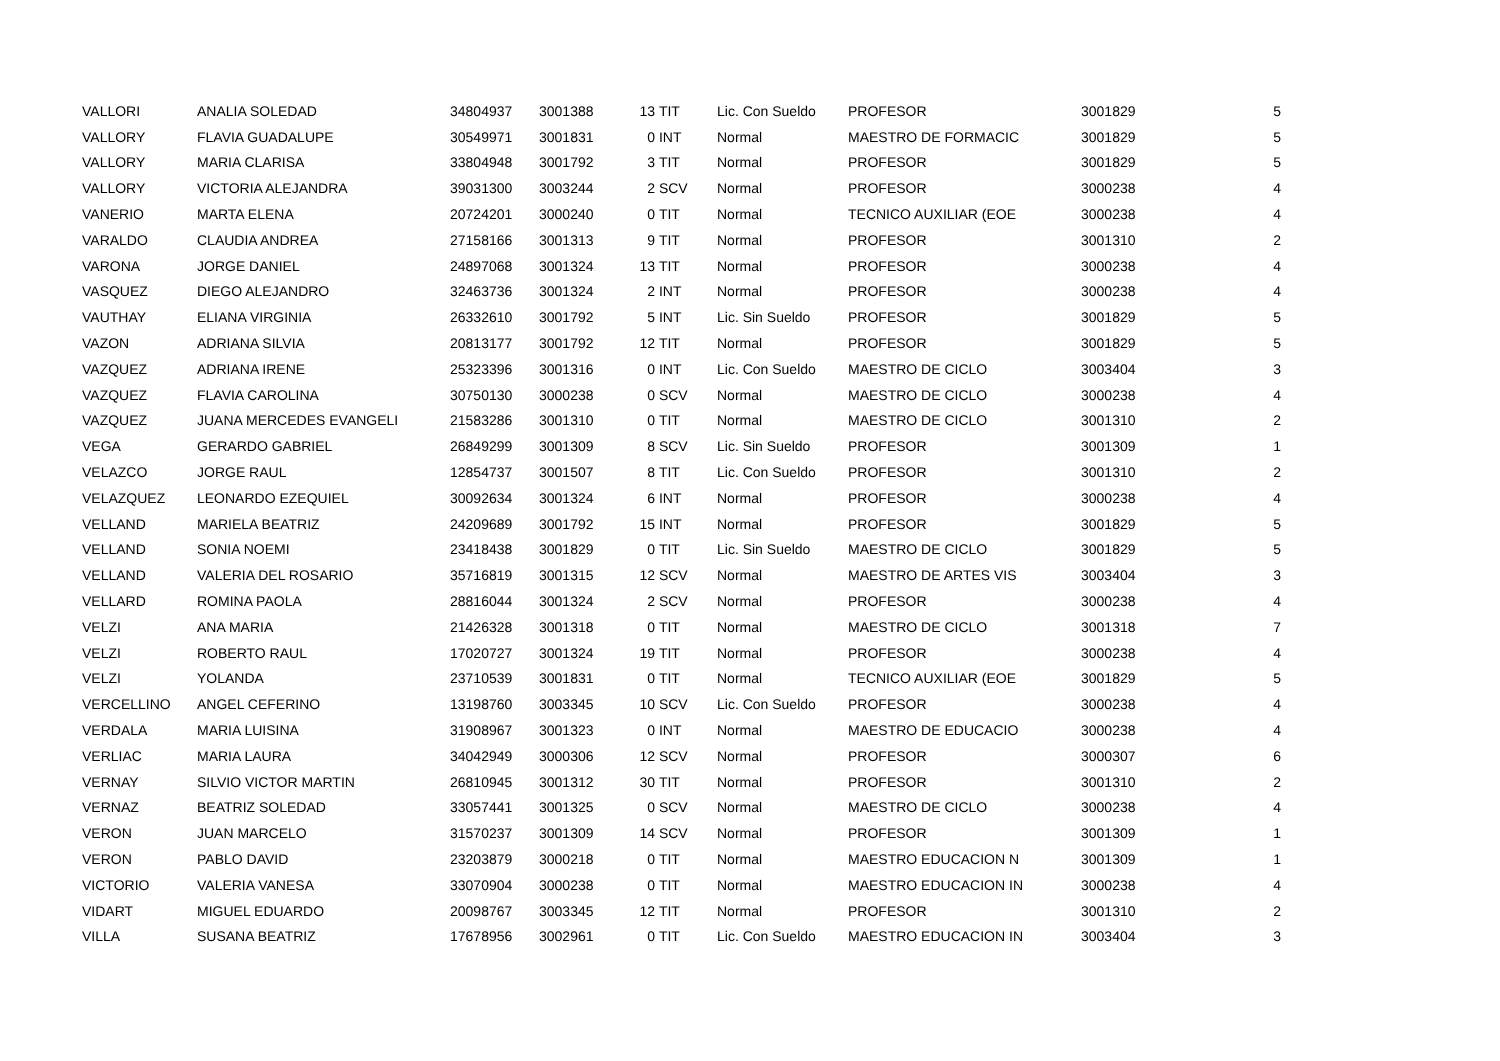| VALLORI | ANALIA SOLEDAD | 34804937 | 3001388 | 13 | TIT | Lic. Con Sueldo | PROFESOR | 3001829 | 5 |
| VALLORY | FLAVIA GUADALUPE | 30549971 | 3001831 | 0 | INT | Normal | MAESTRO DE FORMACIC | 3001829 | 5 |
| VALLORY | MARIA CLARISA | 33804948 | 3001792 | 3 | TIT | Normal | PROFESOR | 3001829 | 5 |
| VALLORY | VICTORIA ALEJANDRA | 39031300 | 3003244 | 2 | SCV | Normal | PROFESOR | 3000238 | 4 |
| VANERIO | MARTA ELENA | 20724201 | 3000240 | 0 | TIT | Normal | TECNICO AUXILIAR (EOE | 3000238 | 4 |
| VARALDO | CLAUDIA ANDREA | 27158166 | 3001313 | 9 | TIT | Normal | PROFESOR | 3001310 | 2 |
| VARONA | JORGE DANIEL | 24897068 | 3001324 | 13 | TIT | Normal | PROFESOR | 3000238 | 4 |
| VASQUEZ | DIEGO ALEJANDRO | 32463736 | 3001324 | 2 | INT | Normal | PROFESOR | 3000238 | 4 |
| VAUTHAY | ELIANA VIRGINIA | 26332610 | 3001792 | 5 | INT | Lic. Sin Sueldo | PROFESOR | 3001829 | 5 |
| VAZON | ADRIANA SILVIA | 20813177 | 3001792 | 12 | TIT | Normal | PROFESOR | 3001829 | 5 |
| VAZQUEZ | ADRIANA IRENE | 25323396 | 3001316 | 0 | INT | Lic. Con Sueldo | MAESTRO DE CICLO | 3003404 | 3 |
| VAZQUEZ | FLAVIA CAROLINA | 30750130 | 3000238 | 0 | SCV | Normal | MAESTRO DE CICLO | 3000238 | 4 |
| VAZQUEZ | JUANA MERCEDES EVANGELI | 21583286 | 3001310 | 0 | TIT | Normal | MAESTRO DE CICLO | 3001310 | 2 |
| VEGA | GERARDO GABRIEL | 26849299 | 3001309 | 8 | SCV | Lic. Sin Sueldo | PROFESOR | 3001309 | 1 |
| VELAZCO | JORGE RAUL | 12854737 | 3001507 | 8 | TIT | Lic. Con Sueldo | PROFESOR | 3001310 | 2 |
| VELAZQUEZ | LEONARDO EZEQUIEL | 30092634 | 3001324 | 6 | INT | Normal | PROFESOR | 3000238 | 4 |
| VELLAND | MARIELA BEATRIZ | 24209689 | 3001792 | 15 | INT | Normal | PROFESOR | 3001829 | 5 |
| VELLAND | SONIA NOEMI | 23418438 | 3001829 | 0 | TIT | Lic. Sin Sueldo | MAESTRO DE CICLO | 3001829 | 5 |
| VELLAND | VALERIA DEL ROSARIO | 35716819 | 3001315 | 12 | SCV | Normal | MAESTRO DE ARTES VIS | 3003404 | 3 |
| VELLARD | ROMINA PAOLA | 28816044 | 3001324 | 2 | SCV | Normal | PROFESOR | 3000238 | 4 |
| VELZI | ANA MARIA | 21426328 | 3001318 | 0 | TIT | Normal | MAESTRO DE CICLO | 3001318 | 7 |
| VELZI | ROBERTO RAUL | 17020727 | 3001324 | 19 | TIT | Normal | PROFESOR | 3000238 | 4 |
| VELZI | YOLANDA | 23710539 | 3001831 | 0 | TIT | Normal | TECNICO AUXILIAR (EOE | 3001829 | 5 |
| VERCELLINO | ANGEL CEFERINO | 13198760 | 3003345 | 10 | SCV | Lic. Con Sueldo | PROFESOR | 3000238 | 4 |
| VERDALA | MARIA LUISINA | 31908967 | 3001323 | 0 | INT | Normal | MAESTRO DE EDUCACIO | 3000238 | 4 |
| VERLIAC | MARIA LAURA | 34042949 | 3000306 | 12 | SCV | Normal | PROFESOR | 3000307 | 6 |
| VERNAY | SILVIO VICTOR MARTIN | 26810945 | 3001312 | 30 | TIT | Normal | PROFESOR | 3001310 | 2 |
| VERNAZ | BEATRIZ SOLEDAD | 33057441 | 3001325 | 0 | SCV | Normal | MAESTRO DE CICLO | 3000238 | 4 |
| VERON | JUAN MARCELO | 31570237 | 3001309 | 14 | SCV | Normal | PROFESOR | 3001309 | 1 |
| VERON | PABLO DAVID | 23203879 | 3000218 | 0 | TIT | Normal | MAESTRO EDUCACION N | 3001309 | 1 |
| VICTORIO | VALERIA VANESA | 33070904 | 3000238 | 0 | TIT | Normal | MAESTRO EDUCACION IN | 3000238 | 4 |
| VIDART | MIGUEL EDUARDO | 20098767 | 3003345 | 12 | TIT | Normal | PROFESOR | 3001310 | 2 |
| VILLA | SUSANA BEATRIZ | 17678956 | 3002961 | 0 | TIT | Lic. Con Sueldo | MAESTRO EDUCACION IN | 3003404 | 3 |